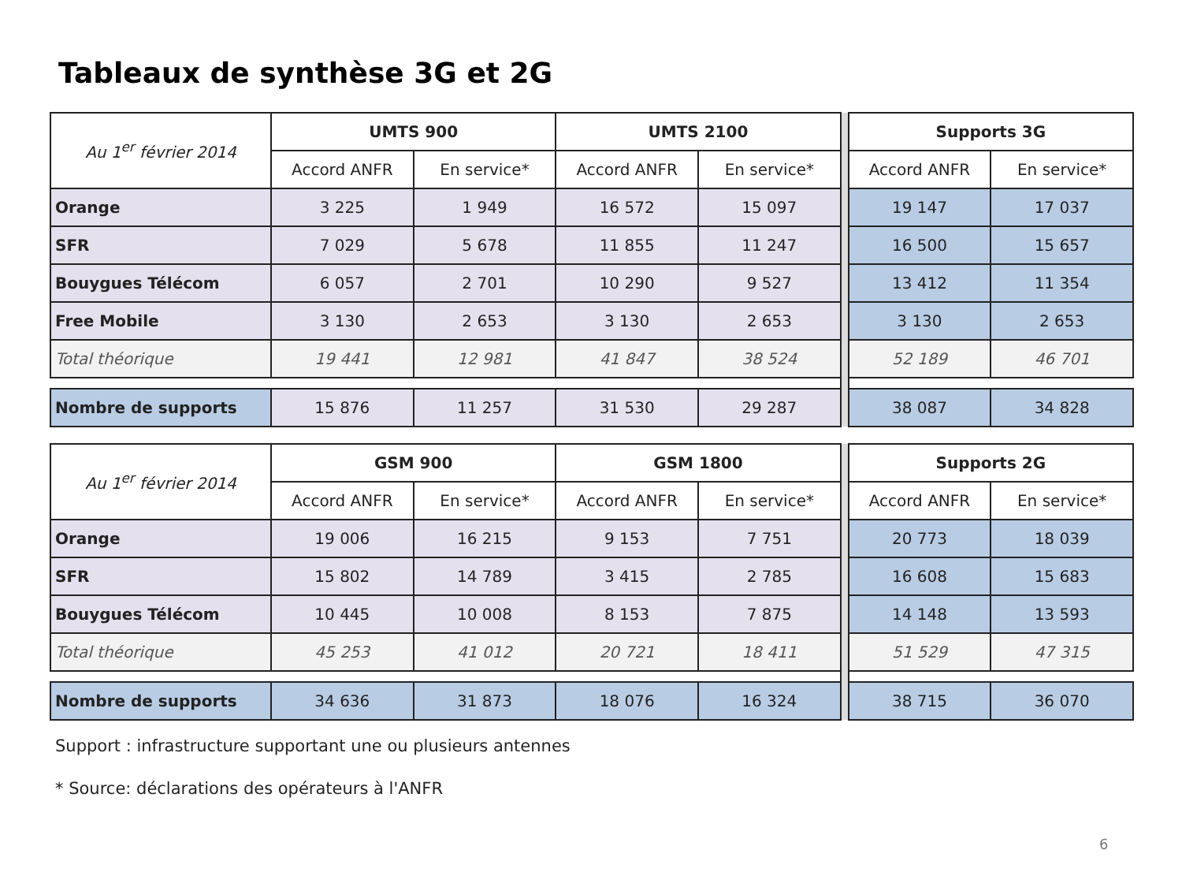Tableaux de synthèse 3G et 2G
| Au 1<sup>er</sup> février 2014 | UMTS 900 | | UMTS 2100 | | | Supports 3G | |
| | Accord ANFR | En service* | Accord ANFR | En service* | | Accord ANFR | En service* |
| Orange | 3 225 | 1 949 | 16 572 | 15 097 | | 19 147 | 17 037 |
| SFR | 7 029 | 5 678 | 11 855 | 11 247 | | 16 500 | 15 657 |
| Bouygues Télécom | 6 057 | 2 701 | 10 290 | 9 527 | | 13 412 | 11 354 |
| Free Mobile | 3 130 | 2 653 | 3 130 | 2 653 | | 3 130 | 2 653 |
| Total théorique | 19 441 | 12 981 | 41 847 | 38 524 | | 52 189 | 46 701 |
| Nombre de supports | 15 876 | 11 257 | 31 530 | 29 287 | | 38 087 | 34 828 |
| Au 1<sup>er</sup> février 2014 | GSM 900 | | GSM 1800 | | | Supports 2G | |
| | Accord ANFR | En service* | Accord ANFR | En service* | | Accord ANFR | En service* |
| Orange | 19 006 | 16 215 | 9 153 | 7 751 | | 20 773 | 18 039 |
| SFR | 15 802 | 14 789 | 3 415 | 2 785 | | 16 608 | 15 683 |
| Bouygues Télécom | 10 445 | 10 008 | 8 153 | 7 875 | | 14 148 | 13 593 |
| Total théorique | 45 253 | 41 012 | 20 721 | 18 411 | | 51 529 | 47 315 |
| Nombre de supports | 34 636 | 31 873 | 18 076 | 16 324 | | 38 715 | 36 070 |
Support : infrastructure supportant une ou plusieurs antennes
* Source: déclarations des opérateurs à l'ANFR
6